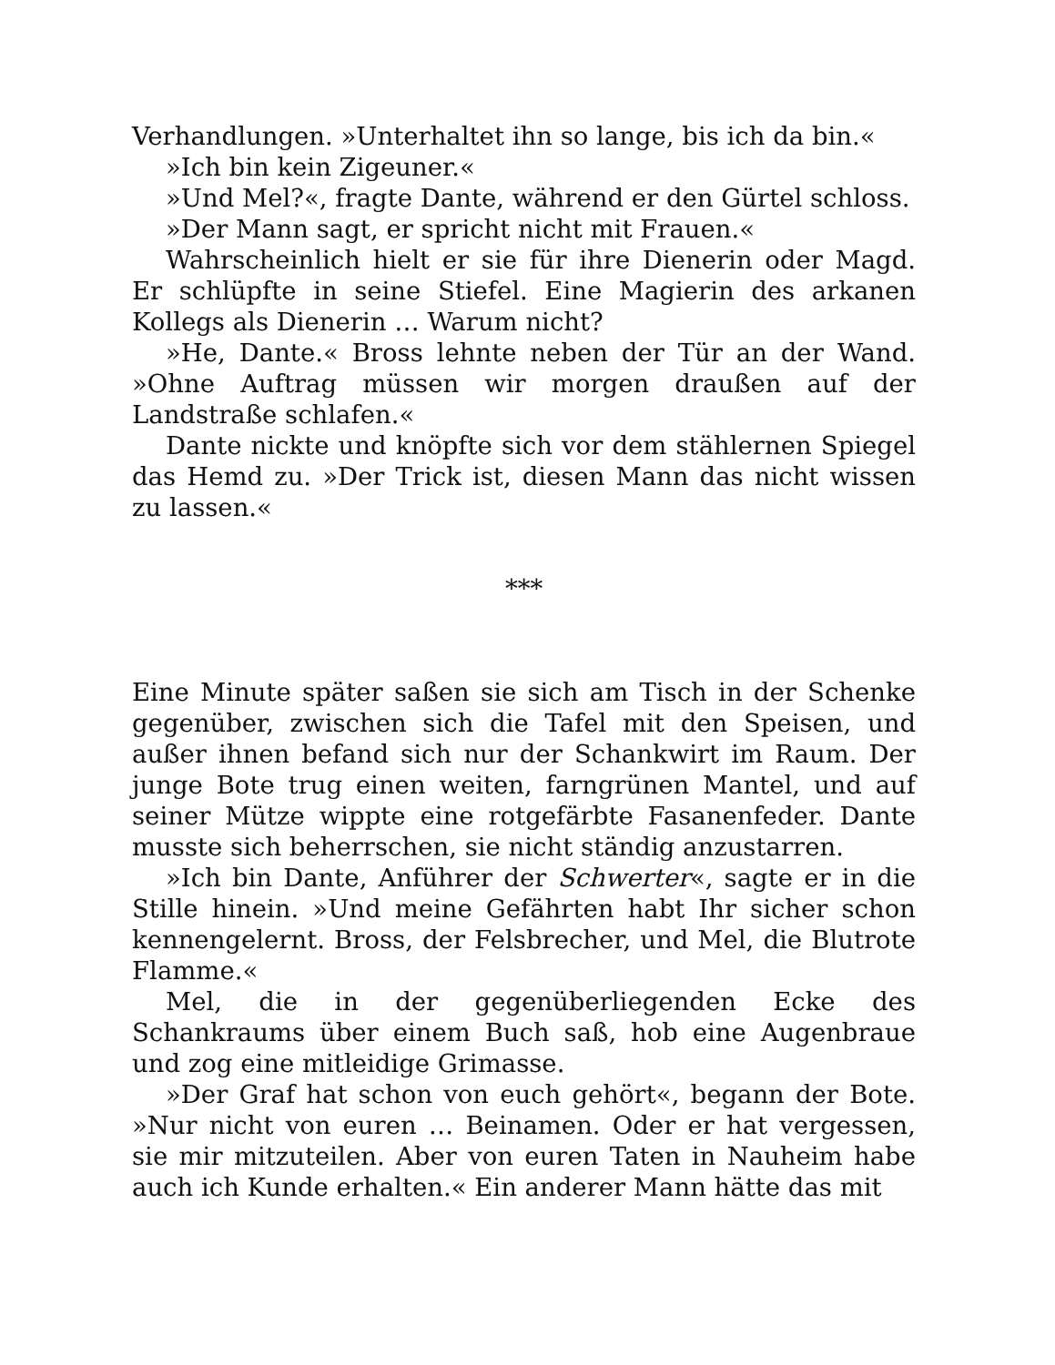Verhandlungen. »Unterhaltet ihn so lange, bis ich da bin.«
»Ich bin kein Zigeuner.«
»Und Mel?«, fragte Dante, während er den Gürtel schloss.
»Der Mann sagt, er spricht nicht mit Frauen.«
Wahrscheinlich hielt er sie für ihre Dienerin oder Magd. Er schlüpfte in seine Stiefel. Eine Magierin des arkanen Kollegs als Dienerin … Warum nicht?
»He, Dante.« Bross lehnte neben der Tür an der Wand. »Ohne Auftrag müssen wir morgen draußen auf der Landstraße schlafen.«
Dante nickte und knöpfte sich vor dem stählernen Spiegel das Hemd zu. »Der Trick ist, diesen Mann das nicht wissen zu lassen.«
***
Eine Minute später saßen sie sich am Tisch in der Schenke gegenüber, zwischen sich die Tafel mit den Speisen, und außer ihnen befand sich nur der Schankwirt im Raum. Der junge Bote trug einen weiten, farngrünen Mantel, und auf seiner Mütze wippte eine rotgefärbte Fasanenfeder. Dante musste sich beherrschen, sie nicht ständig anzustarren.
»Ich bin Dante, Anführer der Schwerter«, sagte er in die Stille hinein. »Und meine Gefährten habt Ihr sicher schon kennengelernt. Bross, der Felsbrecher, und Mel, die Blutrote Flamme.«
Mel, die in der gegenüberliegenden Ecke des Schankraums über einem Buch saß, hob eine Augenbraue und zog eine mitleidige Grimasse.
»Der Graf hat schon von euch gehört«, begann der Bote. »Nur nicht von euren … Beinamen. Oder er hat vergessen, sie mir mitzuteilen. Aber von euren Taten in Nauheim habe auch ich Kunde erhalten.« Ein anderer Mann hätte das mit